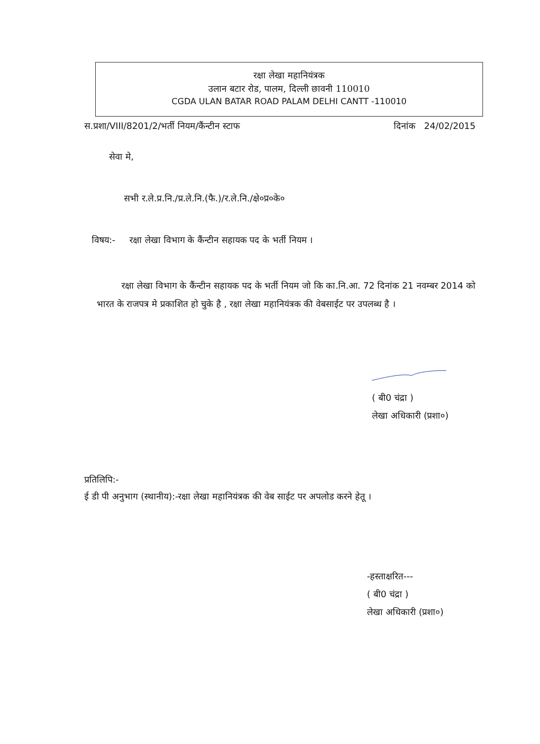रक्षा लेखा महानियंत्रक
उलान बटार रोड, पालम, दिल्ली छावनी 110010
CGDA ULAN BATAR ROAD PALAM DELHI CANTT -110010
स.प्रशा/VIII/8201/2/भर्ती नियम/कैंन्टीन स्टाफ दिनांक 24/02/2015
सेवा मे,
सभी र.ले.प्र.नि./प्र.ले.नि.(फै.)/र.ले.नि./क्षे०प्र०के०
विषय:- रक्षा लेखा विभाग के कैंन्टीन सहायक पद के भर्ती नियम ।
रक्षा लेखा विभाग के कैंन्टीन सहायक पद के भर्ती नियम जो कि का.नि.आ. 72 दिनांक 21 नवम्बर 2014 को भारत के राजपत्र मे प्रकाशित हो चुके है , रक्षा लेखा महानियंत्रक की वेबसाईट पर उपलब्ध है ।
( बी0 चंद्रा )
लेखा अधिकारी (प्रशा०)
प्रतिलिपि:-
ई डी पी अनुभाग (स्थानीय):-रक्षा लेखा महानियंत्रक की वेब साईट पर अपलोड करने हेतू ।
-हस्ताक्षरित---
( बी0 चंद्रा )
लेखा अधिकारी (प्रशा०)